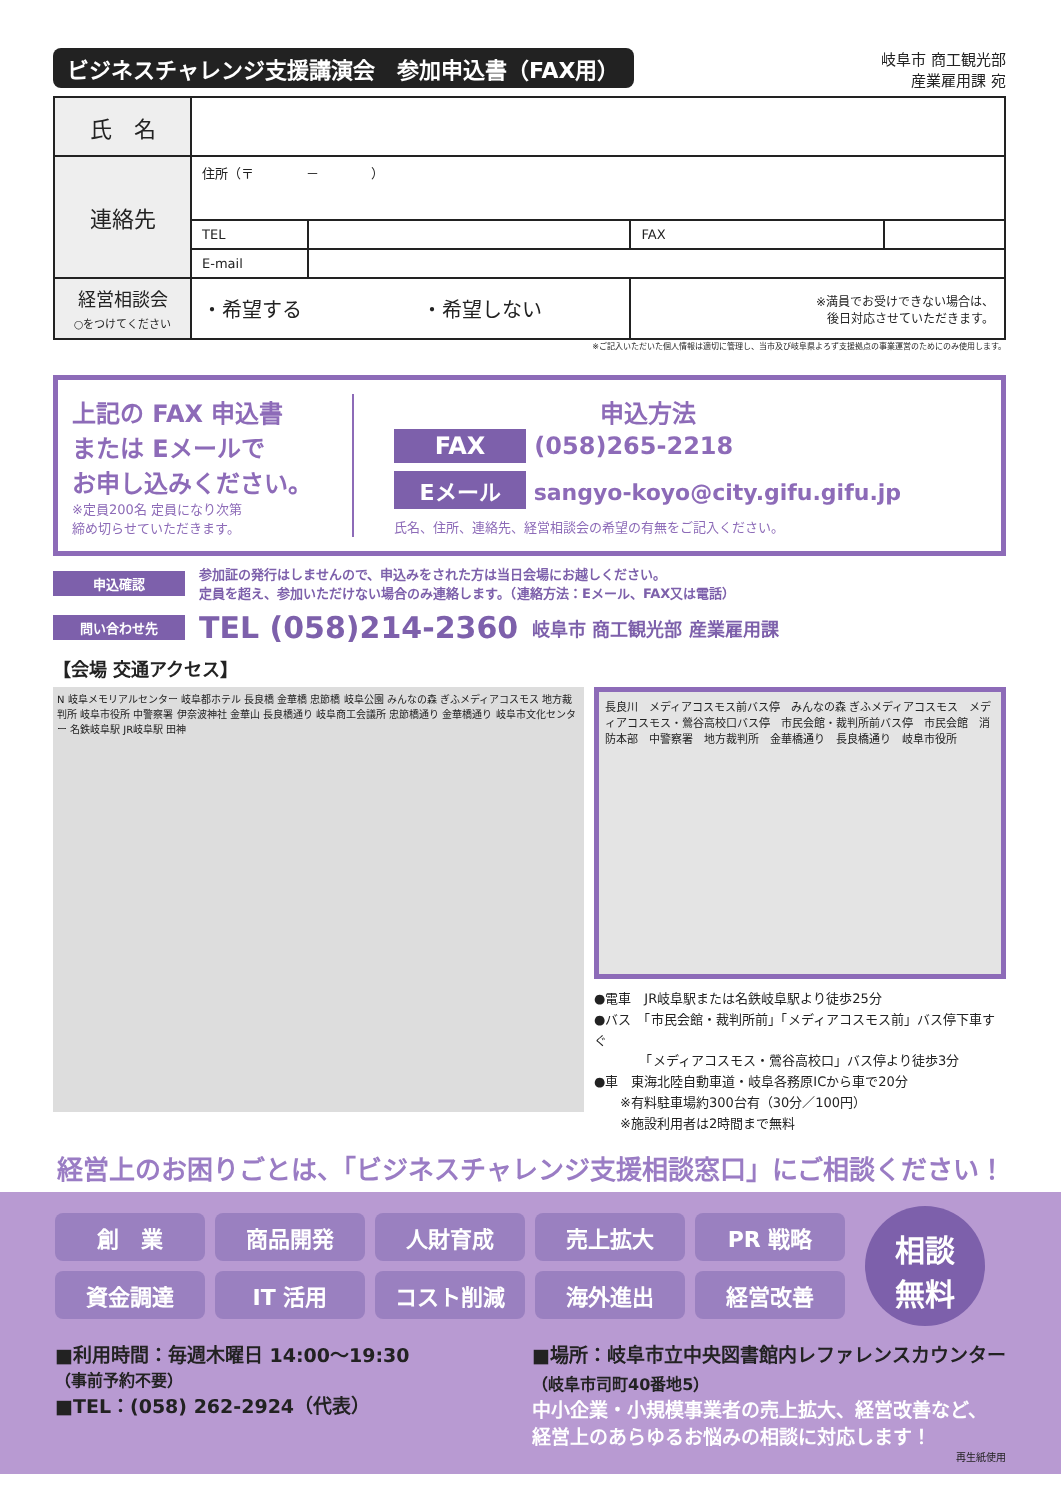ビジネスチャレンジ支援講演会　参加申込書（FAX用）
岐阜市 商工観光部
産業雇用課 宛
| 氏 名 | | | | |
| 連絡先 | 住所（〒 － ） | | | |
| | TEL | | FAX | |
| | E-mail | | | |
| 経営相談会 ○をつけてください | ・希望する ・希望しない | | ※満員でお受けできない場合は、 後日対応させていただきます。 | |
※ご記入いただいた個人情報は適切に管理し、当市及び岐阜県よろず支援拠点の事業運営のためにのみ使用します。
上記の FAX 申込書
または Eメールで
お申し込みください。
※定員200名 定員になり次第
締め切らせていただきます。
申込方法
FAX (058)265-2218
Eメール sangyo-koyo@city.gifu.gifu.jp
氏名、住所、連絡先、経営相談会の希望の有無をご記入ください。
申込確認 参加証の発行はしませんので、申込みをされた方は当日会場にお越しください。
定員を超え、参加いただけない場合のみ連絡します。（連絡方法：Eメール、FAX又は電話）
問い合わせ先 TEL (058)214-2360 岐阜市 商工観光部 産業雇用課
【会場 交通アクセス】
N 岐阜メモリアルセンター 岐阜都ホテル 長良橋 金華橋 忠節橋 岐阜公園 みんなの森 ぎふメディアコスモス 地方裁判所 岐阜市役所 中警察署 伊奈波神社 金華山 長良橋通り 岐阜商工会議所 忠節橋通り 金華橋通り 岐阜市文化センター 名鉄岐阜駅 JR岐阜駅 田神
長良川　メディアコスモス前バス停　みんなの森 ぎふメディアコスモス　メディアコスモス・鶯谷高校口バス停　市民会館・裁判所前バス停　市民会館　消防本部　中警察署　地方裁判所　金華橋通り　長良橋通り　岐阜市役所
●電車　JR岐阜駅または名鉄岐阜駅より徒歩25分
●バス　「市民会館・裁判所前」「メディアコスモス前」バス停下車すぐ
　　　　「メディアコスモス・鶯谷高校口」バス停より徒歩3分
●車　東海北陸自動車道・岐阜各務原ICから車で20分
　　※有料駐車場約300台有（30分／100円）
　　※施設利用者は2時間まで無料
経営上のお困りごとは、「ビジネスチャレンジ支援相談窓口」にご相談ください！
創　業
商品開発
人財育成
売上拡大
PR 戦略
資金調達
IT 活用
コスト削減
海外進出
経営改善
相談
無料
■利用時間：毎週木曜日 14:00〜19:30
（事前予約不要）
■TEL：(058) 262-2924（代表）
■場所：岐阜市立中央図書館内レファレンスカウンター
（岐阜市司町40番地5）
中小企業・小規模事業者の売上拡大、経営改善など、
経営上のあらゆるお悩みの相談に対応します！
再生紙使用